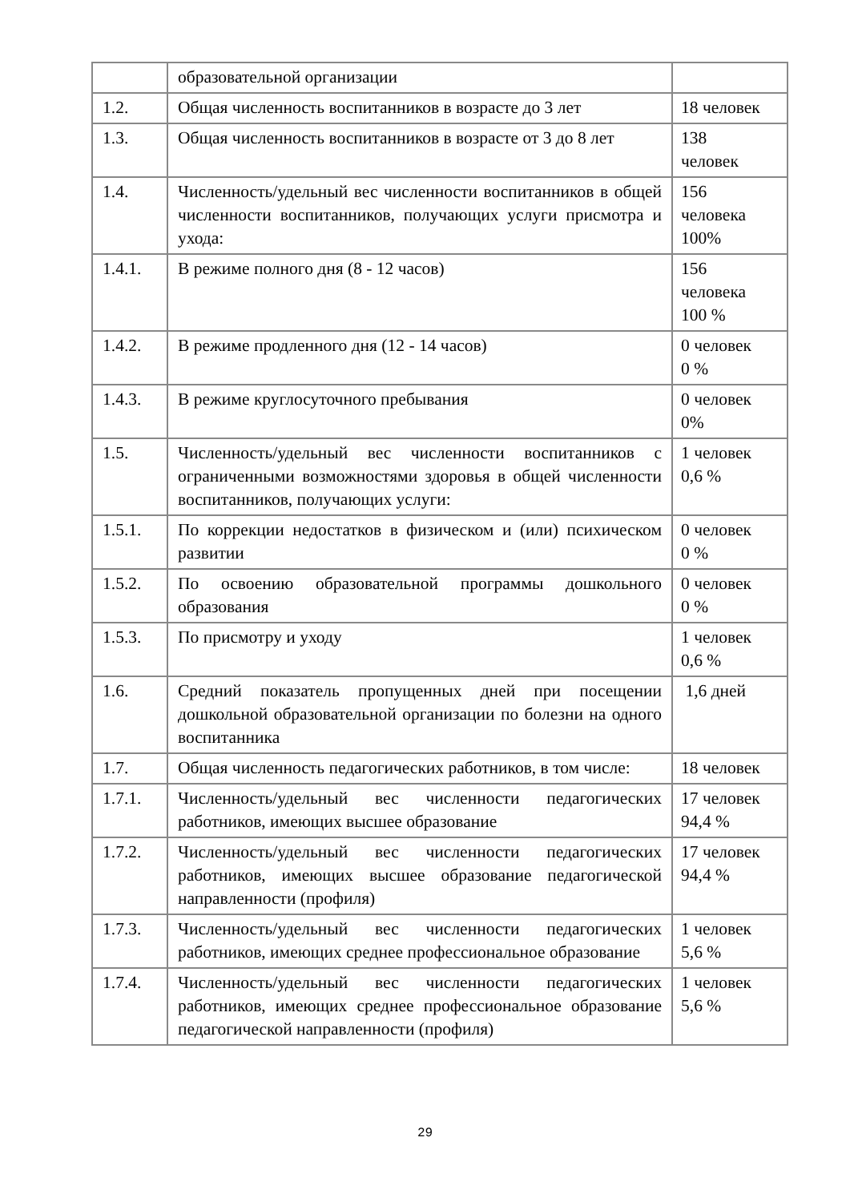| | образовательной организации | |
| 1.2. | Общая численность воспитанников в возрасте до 3 лет | 18 человек |
| 1.3. | Общая численность воспитанников в возрасте от 3 до 8 лет | 138 человек |
| 1.4. | Численность/удельный вес численности воспитанников в общей численности воспитанников, получающих услуги присмотра и ухода: | 156 человека 100% |
| 1.4.1. | В режиме полного дня (8 - 12 часов) | 156 человека 100 % |
| 1.4.2. | В режиме продленного дня (12 - 14 часов) | 0 человек 0 % |
| 1.4.3. | В режиме круглосуточного пребывания | 0 человек 0% |
| 1.5. | Численность/удельный вес численности воспитанников с ограниченными возможностями здоровья в общей численности воспитанников, получающих услуги: | 1 человек 0,6 % |
| 1.5.1. | По коррекции недостатков в физическом и (или) психическом развитии | 0 человек 0 % |
| 1.5.2. | По освоению образовательной программы дошкольного образования | 0 человек 0 % |
| 1.5.3. | По присмотру и уходу | 1 человек 0,6 % |
| 1.6. | Средний показатель пропущенных дней при посещении дошкольной образовательной организации по болезни на одного воспитанника | 1,6 дней |
| 1.7. | Общая численность педагогических работников, в том числе: | 18 человек |
| 1.7.1. | Численность/удельный вес численности педагогических работников, имеющих высшее образование | 17 человек 94,4 % |
| 1.7.2. | Численность/удельный вес численности педагогических работников, имеющих высшее образование педагогической направленности (профиля) | 17 человек 94,4 % |
| 1.7.3. | Численность/удельный вес численности педагогических работников, имеющих среднее профессиональное образование | 1 человек 5,6 % |
| 1.7.4. | Численность/удельный вес численности педагогических работников, имеющих среднее профессиональное образование педагогической направленности (профиля) | 1 человек 5,6 % |
29